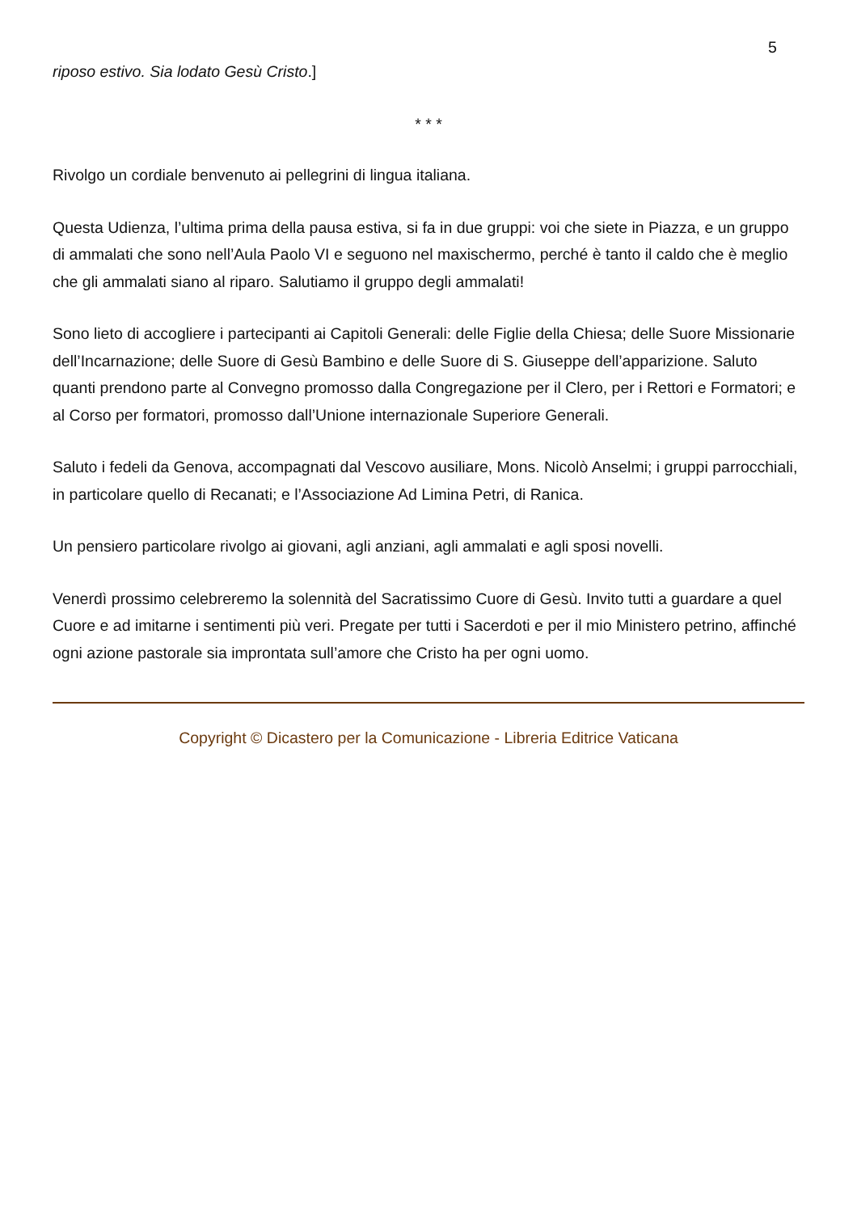5
riposo estivo. Sia lodato Gesù Cristo.]
* * *
Rivolgo un cordiale benvenuto ai pellegrini di lingua italiana.
Questa Udienza, l’ultima prima della pausa estiva, si fa in due gruppi: voi che siete in Piazza, e un gruppo di ammalati che sono nell’Aula Paolo VI e seguono nel maxischermo, perché è tanto il caldo che è meglio che gli ammalati siano al riparo. Salutiamo il gruppo degli ammalati!
Sono lieto di accogliere i partecipanti ai Capitoli Generali: delle Figlie della Chiesa; delle Suore Missionarie dell’Incarnazione; delle Suore di Gesù Bambino e delle Suore di S. Giuseppe dell’apparizione. Saluto quanti prendono parte al Convegno promosso dalla Congregazione per il Clero, per i Rettori e Formatori; e al Corso per formatori, promosso dall’Unione internazionale Superiore Generali.
Saluto i fedeli da Genova, accompagnati dal Vescovo ausiliare, Mons. Nicolò Anselmi; i gruppi parrocchiali, in particolare quello di Recanati; e l’Associazione Ad Limina Petri, di Ranica.
Un pensiero particolare rivolgo ai giovani, agli anziani, agli ammalati e agli sposi novelli.
Venerdì prossimo celebreremo la solennità del Sacratissimo Cuore di Gesù. Invito tutti a guardare a quel Cuore e ad imitarne i sentimenti più veri. Pregate per tutti i Sacerdoti e per il mio Ministero petrino, affinché ogni azione pastorale sia improntata sull’amore che Cristo ha per ogni uomo.
Copyright © Dicastero per la Comunicazione - Libreria Editrice Vaticana